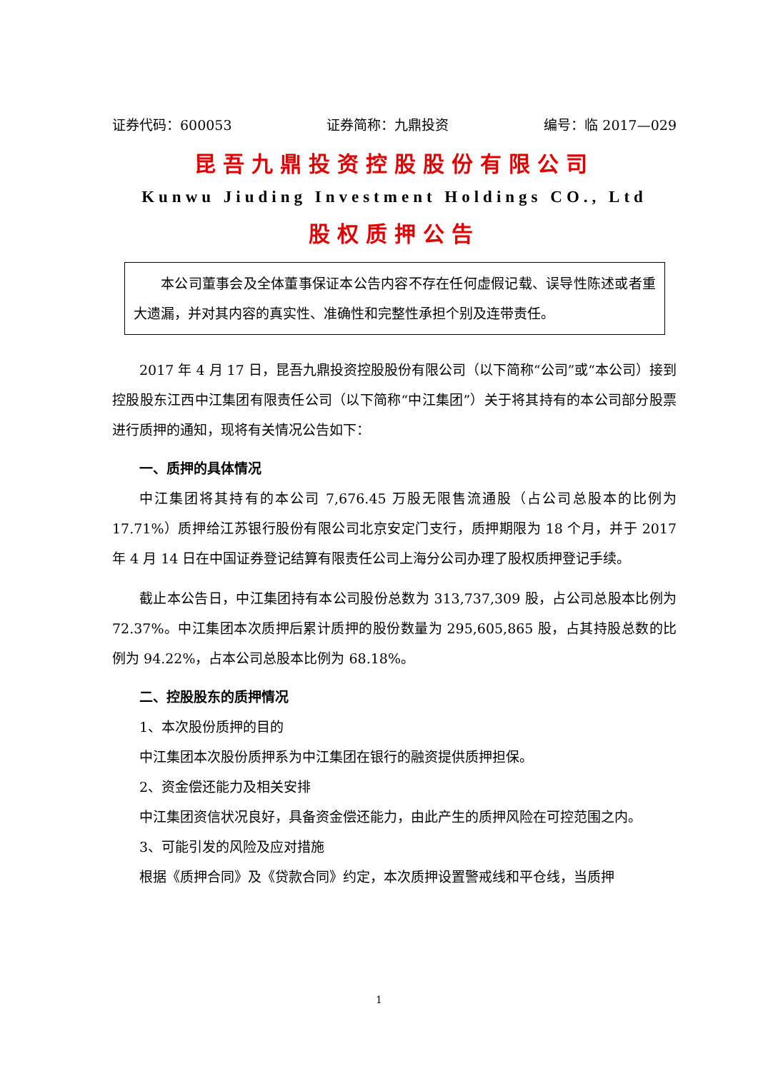证券代码：600053 证券简称：九鼎投资 编号：临 2017—029
昆吾九鼎投资控股股份有限公司
Kunwu Jiuding Investment Holdings CO., Ltd
股权质押公告
本公司董事会及全体董事保证本公告内容不存在任何虚假记载、误导性陈述或者重大遗漏，并对其内容的真实性、准确性和完整性承担个别及连带责任。
2017 年 4 月 17 日，昆吾九鼎投资控股股份有限公司（以下简称“公司”或“本公司）接到控股股东江西中江集团有限责任公司（以下简称“中江集团”）关于将其持有的本公司部分股票进行质押的通知，现将有关情况公告如下：
一、质押的具体情况
中江集团将其持有的本公司 7,676.45 万股无限售流通股（占公司总股本的比例为 17.71%）质押给江苏银行股份有限公司北京安定门支行，质押期限为 18 个月，并于 2017 年 4 月 14 日在中国证券登记结算有限责任公司上海分公司办理了股权质押登记手续。
截止本公告日，中江集团持有本公司股份总数为 313,737,309 股，占公司总股本比例为 72.37%。中江集团本次质押后累计质押的股份数量为 295,605,865 股，占其持股总数的比例为 94.22%，占本公司总股本比例为 68.18%。
二、控股股东的质押情况
1、本次股份质押的目的
中江集团本次股份质押系为中江集团在银行的融资提供质押担保。
2、资金偿还能力及相关安排
中江集团资信状况良好，具备资金偿还能力，由此产生的质押风险在可控范围之内。
3、可能引发的风险及应对措施
根据《质押合同》及《贷款合同》约定，本次质押设置警戒线和平仓线，当质押
1